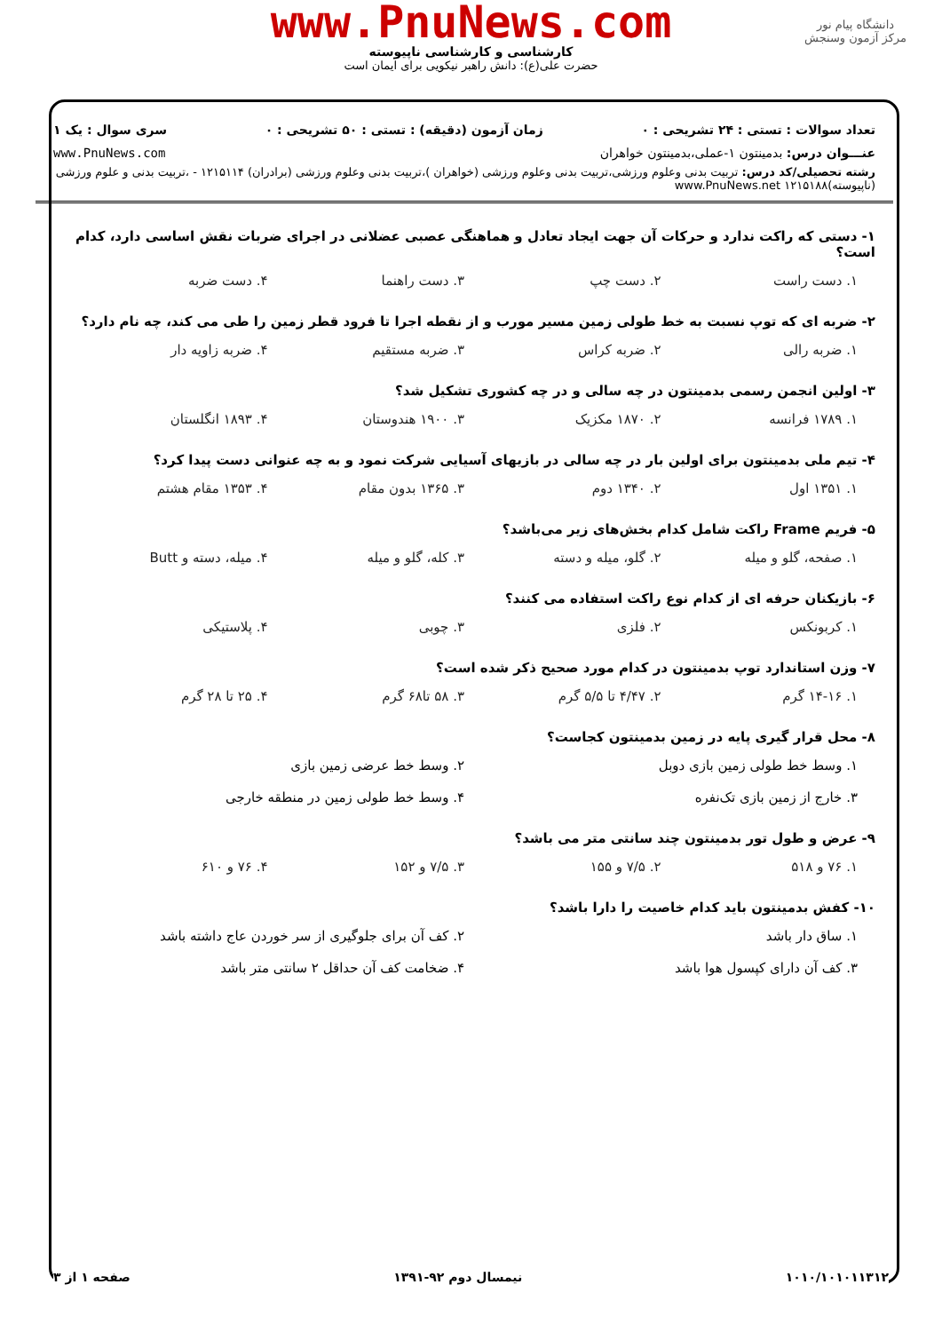www.PnuNews.com
کارشناسی و کارشناسی ناپیوسته
حضرت علی(ع): دانش راهبر نیکویی برای ایمان است
دانشگاه پیام نور
مرکز آزمون وسنجش
تعداد سوالات : تستی : ۲۴ تشریحی : ۰ زمان آزمون (دقیقه) : تستی : ۵۰ تشریحی : ۰ سری سوال : یک ۱
عنـــوان درس: بدمینتون ۱-عملی،بدمینتون خواهران www.PnuNews.com
رشته تحصیلی/کد درس: تربیت بدنی وعلوم ورزشی،تربیت بدنی وعلوم ورزشی (خواهران )،تربیت بدنی وعلوم ورزشی (برادران) ۱۲۱۵۱۱۴ - ،تربیت بدنی و علوم ورزشی (ناپیوسته)۱۲۱۵۱۸۸ www.PnuNews.net
۱- دستی که راکت ندارد و حرکات آن جهت ایجاد تعادل و هماهنگی عصبی عضلانی در اجرای ضربات نقش اساسی دارد، کدام است؟
۱. دست راست ۲. دست چپ ۳. دست راهنما ۴. دست ضربه
۲- ضربه ای که توپ نسبت به خط طولی زمین مسیر مورب و از نقطه اجرا تا فرود قطر زمین را طی می کند، چه نام دارد؟
۱. ضربه رالی ۲. ضربه کراس ۳. ضربه مستقیم ۴. ضربه زاویه دار
۳- اولین انجمن رسمی بدمینتون در چه سالی و در چه کشوری تشکیل شد؟
۱. ۱۷۸۹ فرانسه ۲. ۱۸۷۰ مکزیک ۳. ۱۹۰۰ هندوستان ۴. ۱۸۹۳ انگلستان
۴- تیم ملی بدمینتون برای اولین بار در چه سالی در بازیهای آسیایی شرکت نمود و به چه عنوانی دست پیدا کرد؟
۱. ۱۳۵۱ اول ۲. ۱۳۴۰ دوم ۳. ۱۳۶۵ بدون مقام ۴. ۱۳۵۳ مقام هشتم
۵- فریم Frame راکت شامل کدام بخش‌های زیر می‌باشد؟
۱. صفحه، گلو و میله ۲. گلو، میله و دسته ۳. کله، گلو و میله ۴. میله، دسته و Butt
۶- بازیکنان حرفه ای از کدام نوع راکت استفاده می کنند؟
۱. کربونکس ۲. فلزی ۳. چوبی ۴. پلاستیکی
۷- وزن استاندارد توپ بدمینتون در کدام مورد صحیح ذکر شده است؟
۱. ۱۴-۱۶ گرم ۲. ۴/۴۷ تا ۵/۵ گرم ۳. ۵۸ تا۶۸ گرم ۴. ۲۵ تا ۲۸ گرم
۸- محل قرار گیری پایه در زمین بدمینتون کجاست؟
۱. وسط خط طولی زمین بازی دوبل ۲. وسط خط عرضی زمین بازی ۳. خارج از زمین بازی تک‌نفره ۴. وسط خط طولی زمین در منطقه خارجی
۹- عرض و طول تور بدمینتون چند سانتی متر می باشد؟
۱. ۷۶ و ۵۱۸ ۲. ۷/۵ و ۱۵۵ ۳. ۷/۵ و ۱۵۲ ۴. ۷۶ و ۶۱۰
۱۰- کفش بدمینتون باید کدام خاصیت را دارا باشد؟
۱. ساق دار باشد ۲. کف آن برای جلوگیری از سر خوردن عاج داشته باشد ۳. کف آن دارای کپسول هوا باشد ۴. ضخامت کف آن حداقل ۲ سانتی متر باشد
۱۰۱۰/۱۰۱۰۱۱۳۱۲ نیمسال دوم ۹۲-۱۳۹۱ صفحه ۱ از ۳